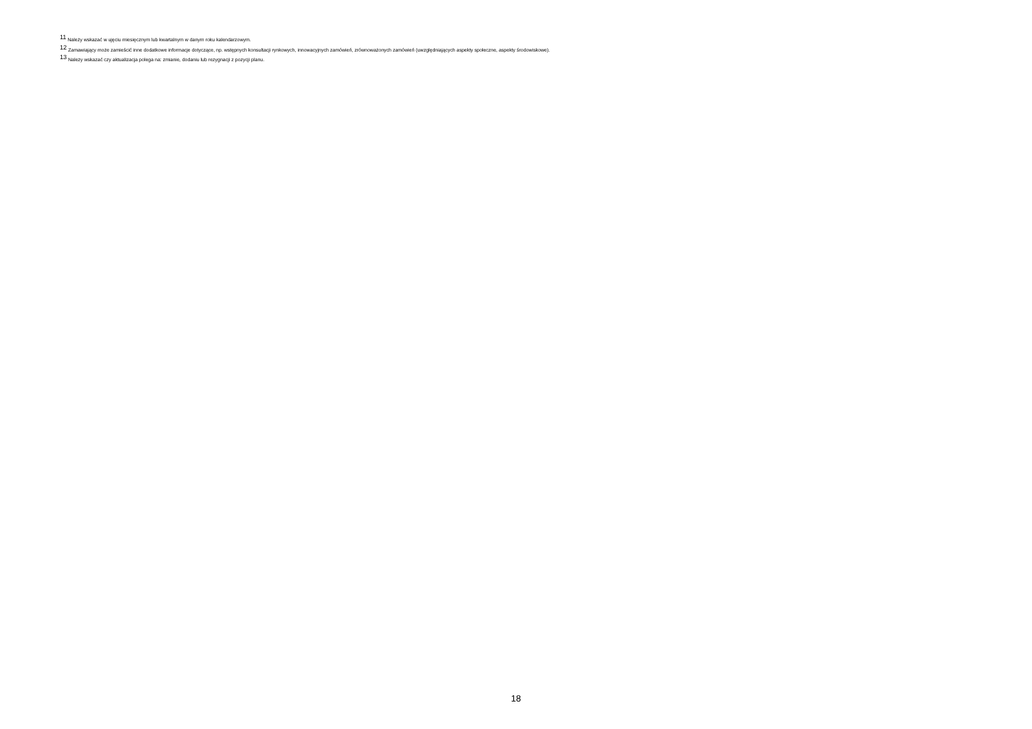<sup>11</sup> Należy wskazać w ujęciu miesięcznym lub kwartalnym w danym roku kalendarzowym.
<sup>12</sup> Zamawiający może zamieścić inne dodatkowe informacje dotyczące, np. wstępnych konsultacji rynkowych, innowacyjnych zamówień, zrównoważonych zamówień (uwzględniających aspekty społeczne, aspekty środowiskowe).
<sup>13</sup> Należy wskazać czy aktualizacja polega na: zmianie, dodaniu lub rezygnacji z pozycji planu.
18